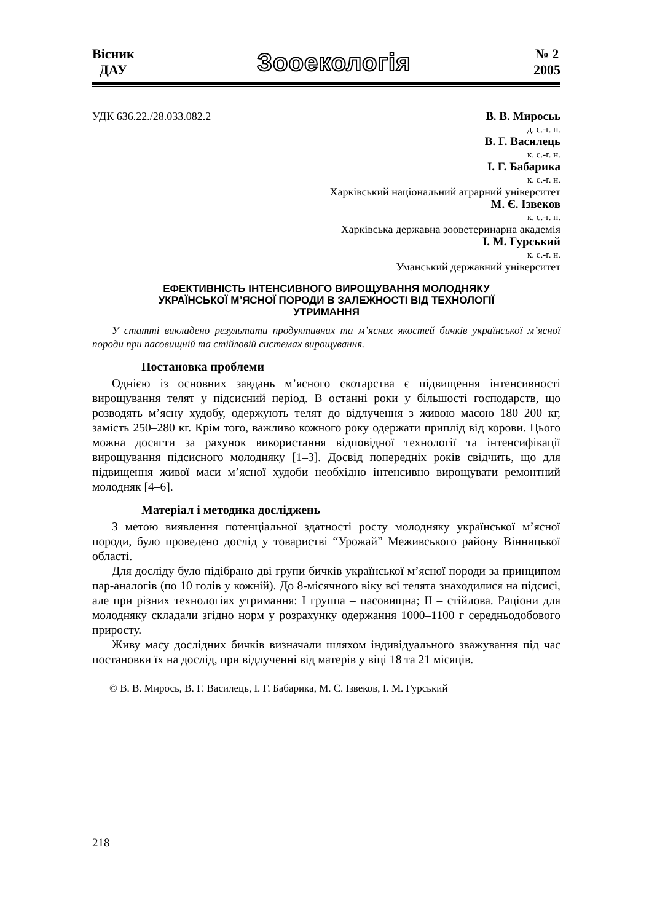Вісник
ДАУ
Зооекологія
№ 2
2005
УДК 636.22./28.033.082.2 В. В. Миросьь
д. с.-г. н.
В. Г. Василець
к. с.-г. н.
І. Г. Бабарика
к. с.-г. н.
Харківський національний аграрний університет
М. Є. Ізвеков
к. с.-г. н.
Харківська державна зооветеринарна академія
І. М. Гурський
к. с.-г. н.
Уманський державний університет
ЕФЕКТИВНІСТЬ ІНТЕНСИВНОГО ВИРОЩУВАННЯ МОЛОДНЯКУ
УКРАЇНСЬКОЇ М’ЯСНОЇ ПОРОДИ В ЗАЛЕЖНОСТІ ВІД ТЕХНОЛОГІЇ
УТРИМАННЯ
У статті викладено результати продуктивних та м’ясних якостей бичків української м’ясної породи при пасовищній та стійловій системах вирощування.
Постановка проблеми
Однією із основних завдань м’ясного скотарства є підвищення інтенсивності вирощування телят у підсисний період. В останні роки у більшості господарств, що розводять м’ясну худобу, одержують телят до відлучення з живою масою 180–200 кг, замість 250–280 кг. Крім того, важливо кожного року одержати приплід від корови. Цього можна досягти за рахунок використання відповідної технології та інтенсифікації вирощування підсисного молодняку [1–3]. Досвід попередніх років свідчить, що для підвищення живої маси м’ясної худоби необхідно інтенсивно вирощувати ремонтний молодняк [4–6].
Матеріал і методика досліджень
З метою виявлення потенціальної здатності росту молодняку української м’ясної породи, було проведено дослід у товаристві “Урожай” Меживського району Вінницької області.
Для досліду було підібрано дві групи бичків української м’ясної породи за принципом пар-аналогів (по 10 голів у кожній). До 8-місячного віку всі телята знаходилися на підсисі, але при різних технологіях утримання: I группа – пасовищна; II – стійлова. Раціони для молодняку складали згідно норм у розрахунку одержання 1000–1100 г середньодобового приросту.
Живу масу дослідних бичків визначали шляхом індивідуального зважування під час постановки їх на дослід, при відлученні від матерів у віці 18 та 21 місяців.
© В. В. Мирось, В. Г. Василець, І. Г. Бабарика, М. Є. Ізвеков, І. М. Гурський
218